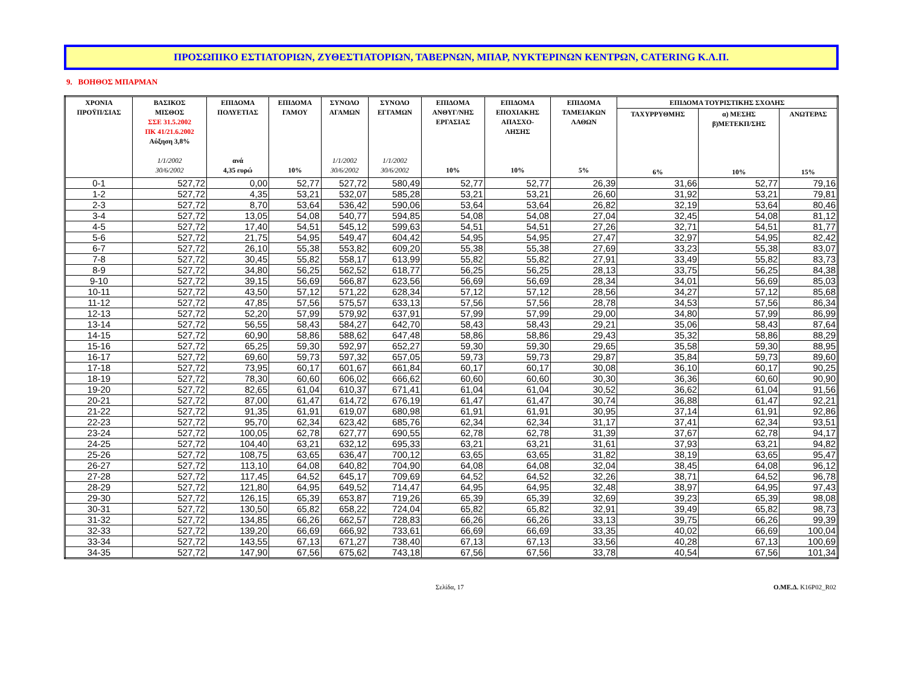ΠΡΟΣΩΠΙΚΟ ΕΣΤΙΑΤΟΡΙΩΝ, ΖΥΘΕΣΤΙΑΤΟΡΙΩΝ, ΤΑΒΕΡΝΩΝ, ΜΠΑΡ, ΝΥΚΤΕΡΙΝΩΝ ΚΕΝΤΡΩΝ, CATERING Κ.Λ.Π.
9. ΒΟΗΘΟΣ ΜΠΑΡΜΑΝ
| ΧΡΟΝΙΑ ΠΡΟΫΠ/ΣΙΑΣ | ΒΑΣΙΚΟΣ ΜΙΣΘΟΣ ΣΣΕ 31.5.2002 ΠΚ 41/21.6.2002 Αύξηση 3,8% 1/1/2002 30/6/2002 | ΕΠΙΔΟΜΑ ΠΟΛΥΕΤΙΑΣ ανά 4,35 ευρώ | ΕΠΙΔΟΜΑ ΓΑΜΟΥ 10% | ΣΥΝΟΛΟ ΑΓΑΜΩΝ 1/1/2002 30/6/2002 | ΣΥΝΟΛΟ ΕΓΓΑΜΩΝ 1/1/2002 30/6/2002 | ΕΠΙΔΟΜΑ ΑΝΘΥΓ/ΝΗΣ ΕΡΓΑΣΙΑΣ 10% | ΕΠΙΔΟΜΑ ΕΠΟΧΙΑΚΗΣ ΑΠΑΣΧΟ- ΛΗΣΗΣ 10% | ΕΠΙΔΟΜΑ ΤΑΜΕΙΑΚΩΝ ΛΑΘΩΝ 5% | ΕΠΙΔΟΜΑ ΤΟΥΡΙΣΤΙΚΗΣ ΣΧΟΛΗΣ | | |
| --- | --- | --- | --- | --- | --- | --- | --- | --- | --- | --- | --- |
| | | | | | | | | | ΤΑΧΥΡΡΥΘΜΗΣ 6% | α) ΜΕΣΗΣ β)ΜΕΤΕΚΠ/ΣΗΣ 10% | ΑΝΩΤΕΡΑΣ 15% |
| 0-1 | 527,72 | 0,00 | 52,77 | 527,72 | 580,49 | 52,77 | 52,77 | 26,39 | 31,66 | 52,77 | 79,16 |
| 1-2 | 527,72 | 4,35 | 53,21 | 532,07 | 585,28 | 53,21 | 53,21 | 26,60 | 31,92 | 53,21 | 79,81 |
| 2-3 | 527,72 | 8,70 | 53,64 | 536,42 | 590,06 | 53,64 | 53,64 | 26,82 | 32,19 | 53,64 | 80,46 |
| 3-4 | 527,72 | 13,05 | 54,08 | 540,77 | 594,85 | 54,08 | 54,08 | 27,04 | 32,45 | 54,08 | 81,12 |
| 4-5 | 527,72 | 17,40 | 54,51 | 545,12 | 599,63 | 54,51 | 54,51 | 27,26 | 32,71 | 54,51 | 81,77 |
| 5-6 | 527,72 | 21,75 | 54,95 | 549,47 | 604,42 | 54,95 | 54,95 | 27,47 | 32,97 | 54,95 | 82,42 |
| 6-7 | 527,72 | 26,10 | 55,38 | 553,82 | 609,20 | 55,38 | 55,38 | 27,69 | 33,23 | 55,38 | 83,07 |
| 7-8 | 527,72 | 30,45 | 55,82 | 558,17 | 613,99 | 55,82 | 55,82 | 27,91 | 33,49 | 55,82 | 83,73 |
| 8-9 | 527,72 | 34,80 | 56,25 | 562,52 | 618,77 | 56,25 | 56,25 | 28,13 | 33,75 | 56,25 | 84,38 |
| 9-10 | 527,72 | 39,15 | 56,69 | 566,87 | 623,56 | 56,69 | 56,69 | 28,34 | 34,01 | 56,69 | 85,03 |
| 10-11 | 527,72 | 43,50 | 57,12 | 571,22 | 628,34 | 57,12 | 57,12 | 28,56 | 34,27 | 57,12 | 85,68 |
| 11-12 | 527,72 | 47,85 | 57,56 | 575,57 | 633,13 | 57,56 | 57,56 | 28,78 | 34,53 | 57,56 | 86,34 |
| 12-13 | 527,72 | 52,20 | 57,99 | 579,92 | 637,91 | 57,99 | 57,99 | 29,00 | 34,80 | 57,99 | 86,99 |
| 13-14 | 527,72 | 56,55 | 58,43 | 584,27 | 642,70 | 58,43 | 58,43 | 29,21 | 35,06 | 58,43 | 87,64 |
| 14-15 | 527,72 | 60,90 | 58,86 | 588,62 | 647,48 | 58,86 | 58,86 | 29,43 | 35,32 | 58,86 | 88,29 |
| 15-16 | 527,72 | 65,25 | 59,30 | 592,97 | 652,27 | 59,30 | 59,30 | 29,65 | 35,58 | 59,30 | 88,95 |
| 16-17 | 527,72 | 69,60 | 59,73 | 597,32 | 657,05 | 59,73 | 59,73 | 29,87 | 35,84 | 59,73 | 89,60 |
| 17-18 | 527,72 | 73,95 | 60,17 | 601,67 | 661,84 | 60,17 | 60,17 | 30,08 | 36,10 | 60,17 | 90,25 |
| 18-19 | 527,72 | 78,30 | 60,60 | 606,02 | 666,62 | 60,60 | 60,60 | 30,30 | 36,36 | 60,60 | 90,90 |
| 19-20 | 527,72 | 82,65 | 61,04 | 610,37 | 671,41 | 61,04 | 61,04 | 30,52 | 36,62 | 61,04 | 91,56 |
| 20-21 | 527,72 | 87,00 | 61,47 | 614,72 | 676,19 | 61,47 | 61,47 | 30,74 | 36,88 | 61,47 | 92,21 |
| 21-22 | 527,72 | 91,35 | 61,91 | 619,07 | 680,98 | 61,91 | 61,91 | 30,95 | 37,14 | 61,91 | 92,86 |
| 22-23 | 527,72 | 95,70 | 62,34 | 623,42 | 685,76 | 62,34 | 62,34 | 31,17 | 37,41 | 62,34 | 93,51 |
| 23-24 | 527,72 | 100,05 | 62,78 | 627,77 | 690,55 | 62,78 | 62,78 | 31,39 | 37,67 | 62,78 | 94,17 |
| 24-25 | 527,72 | 104,40 | 63,21 | 632,12 | 695,33 | 63,21 | 63,21 | 31,61 | 37,93 | 63,21 | 94,82 |
| 25-26 | 527,72 | 108,75 | 63,65 | 636,47 | 700,12 | 63,65 | 63,65 | 31,82 | 38,19 | 63,65 | 95,47 |
| 26-27 | 527,72 | 113,10 | 64,08 | 640,82 | 704,90 | 64,08 | 64,08 | 32,04 | 38,45 | 64,08 | 96,12 |
| 27-28 | 527,72 | 117,45 | 64,52 | 645,17 | 709,69 | 64,52 | 64,52 | 32,26 | 38,71 | 64,52 | 96,78 |
| 28-29 | 527,72 | 121,80 | 64,95 | 649,52 | 714,47 | 64,95 | 64,95 | 32,48 | 38,97 | 64,95 | 97,43 |
| 29-30 | 527,72 | 126,15 | 65,39 | 653,87 | 719,26 | 65,39 | 65,39 | 32,69 | 39,23 | 65,39 | 98,08 |
| 30-31 | 527,72 | 130,50 | 65,82 | 658,22 | 724,04 | 65,82 | 65,82 | 32,91 | 39,49 | 65,82 | 98,73 |
| 31-32 | 527,72 | 134,85 | 66,26 | 662,57 | 728,83 | 66,26 | 66,26 | 33,13 | 39,75 | 66,26 | 99,39 |
| 32-33 | 527,72 | 139,20 | 66,69 | 666,92 | 733,61 | 66,69 | 66,69 | 33,35 | 40,02 | 66,69 | 100,04 |
| 33-34 | 527,72 | 143,55 | 67,13 | 671,27 | 738,40 | 67,13 | 67,13 | 33,56 | 40,28 | 67,13 | 100,69 |
| 34-35 | 527,72 | 147,90 | 67,56 | 675,62 | 743,18 | 67,56 | 67,56 | 33,78 | 40,54 | 67,56 | 101,34 |
Σελίδα, 17 Ο.ΜΕ.Δ. K16P02_R02